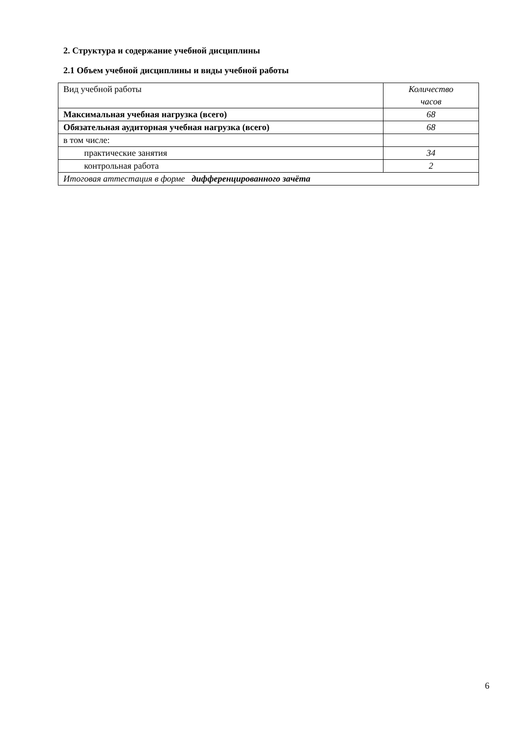2. Структура и содержание учебной дисциплины
2.1 Объем учебной дисциплины и виды учебной работы
| Вид учебной работы | Количество часов |
| Максимальная учебная нагрузка (всего) | 68 |
| Обязательная аудиторная учебная нагрузка (всего) | 68 |
| в том числе: | |
| практические занятия | 34 |
| контрольная работа | 2 |
| Итоговая аттестация в форме дифференцированного зачёта | |
6